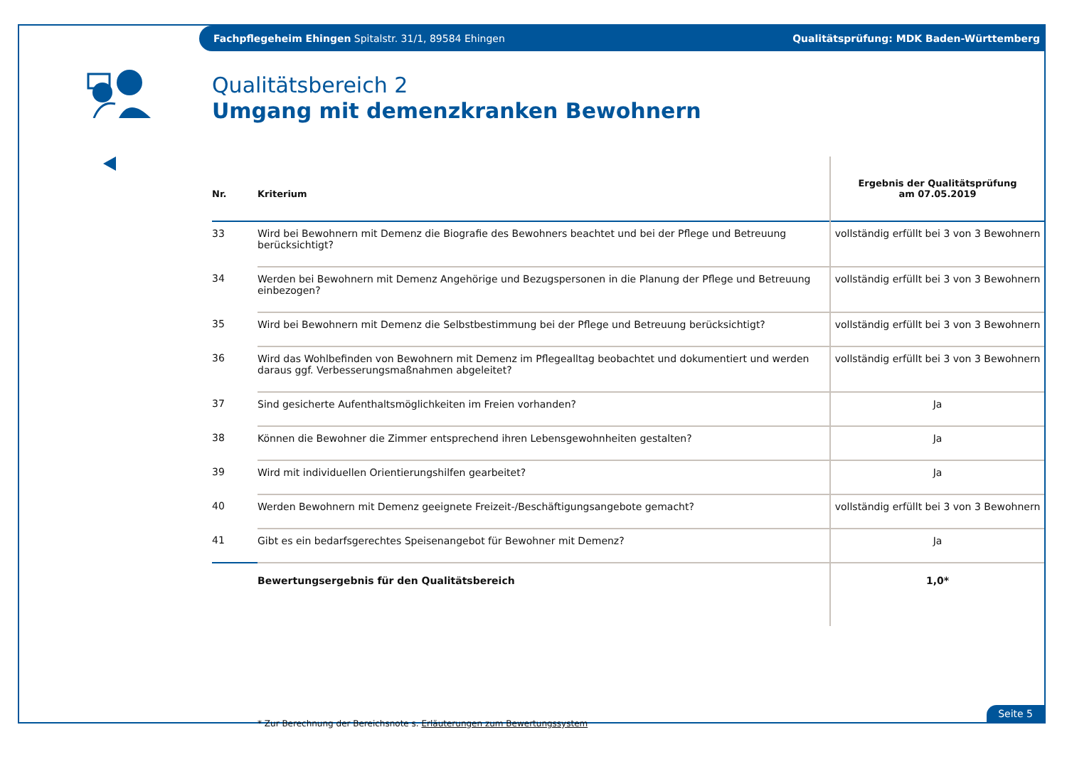Fachpflegeheim Ehingen Spitalstr. 31/1, 89584 Ehingen Qualitätsprüfung: MDK Baden-Württemberg
Qualitätsbereich 2
Umgang mit demenzkranken Bewohnern
| Nr. | Kriterium | Ergebnis der Qualitätsprüfung am 07.05.2019 |
| --- | --- | --- |
| 33 | Wird bei Bewohnern mit Demenz die Biografie des Bewohners beachtet und bei der Pflege und Betreuung berücksichtigt? | vollständig erfüllt bei 3 von 3 Bewohnern |
| 34 | Werden bei Bewohnern mit Demenz Angehörige und Bezugspersonen in die Planung der Pflege und Betreuung einbezogen? | vollständig erfüllt bei 3 von 3 Bewohnern |
| 35 | Wird bei Bewohnern mit Demenz die Selbstbestimmung bei der Pflege und Betreuung berücksichtigt? | vollständig erfüllt bei 3 von 3 Bewohnern |
| 36 | Wird das Wohlbefinden von Bewohnern mit Demenz im Pflegealltag beobachtet und dokumentiert und werden daraus ggf. Verbesserungsmaßnahmen abgeleitet? | vollständig erfüllt bei 3 von 3 Bewohnern |
| 37 | Sind gesicherte Aufenthaltsmöglichkeiten im Freien vorhanden? | Ja |
| 38 | Können die Bewohner die Zimmer entsprechend ihren Lebensgewohnheiten gestalten? | Ja |
| 39 | Wird mit individuellen Orientierungshilfen gearbeitet? | Ja |
| 40 | Werden Bewohnern mit Demenz geeignete Freizeit-/Beschäftigungsangebote gemacht? | vollständig erfüllt bei 3 von 3 Bewohnern |
| 41 | Gibt es ein bedarfsgerechtes Speisenangebot für Bewohner mit Demenz? | Ja |
| | Bewertungsergebnis für den Qualitätsbereich | 1,0* |
* Zur Berechnung der Bereichsnote s. Erläuterungen zum Bewertungssystem
Seite 5